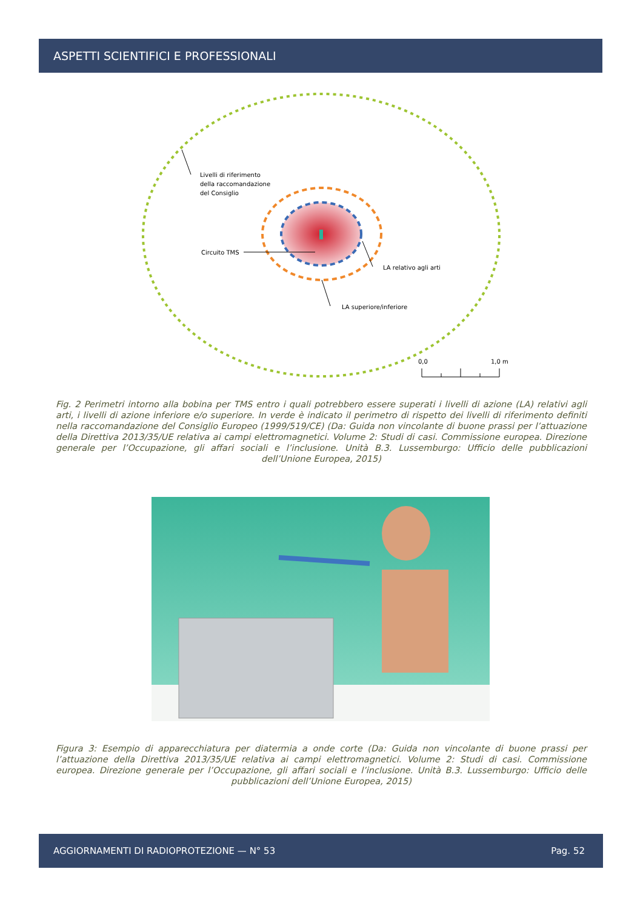ASPETTI SCIENTIFICI E PROFESSIONALI
Livelli di riferimento
della raccomandazione
del Consiglio
Circuito TMS
LA relativo agli arti
LA superiore/inferiore
0,0
1,0 m
Fig. 2 Perimetri intorno alla bobina per TMS entro i quali potrebbero essere superati i livelli di azione (LA) relativi agli arti, i livelli di azione inferiore e/o superiore. In verde è indicato il perimetro di rispetto dei livelli di riferimento definiti nella raccomandazione del Consiglio Europeo (1999/519/CE) (Da: Guida non vincolante di buone prassi per l’attuazione della Direttiva 2013/35/UE relativa ai campi elettromagnetici. Volume 2: Studi di casi. Commissione europea. Direzione generale per l’Occupazione, gli affari sociali e l’inclusione. Unità B.3. Lussemburgo: Ufficio delle pubblicazioni dell’Unione Europea, 2015)
Figura 3: Esempio di apparecchiatura per diatermia a onde corte (Da: Guida non vincolante di buone prassi per l’attuazione della Direttiva 2013/35/UE relativa ai campi elettromagnetici. Volume 2: Studi di casi. Commissione europea. Direzione generale per l’Occupazione, gli affari sociali e l’inclusione. Unità B.3. Lussemburgo: Ufficio delle pubblicazioni dell’Unione Europea, 2015)
AGGIORNAMENTI DI RADIOPROTEZIONE — N° 53 Pag. 52